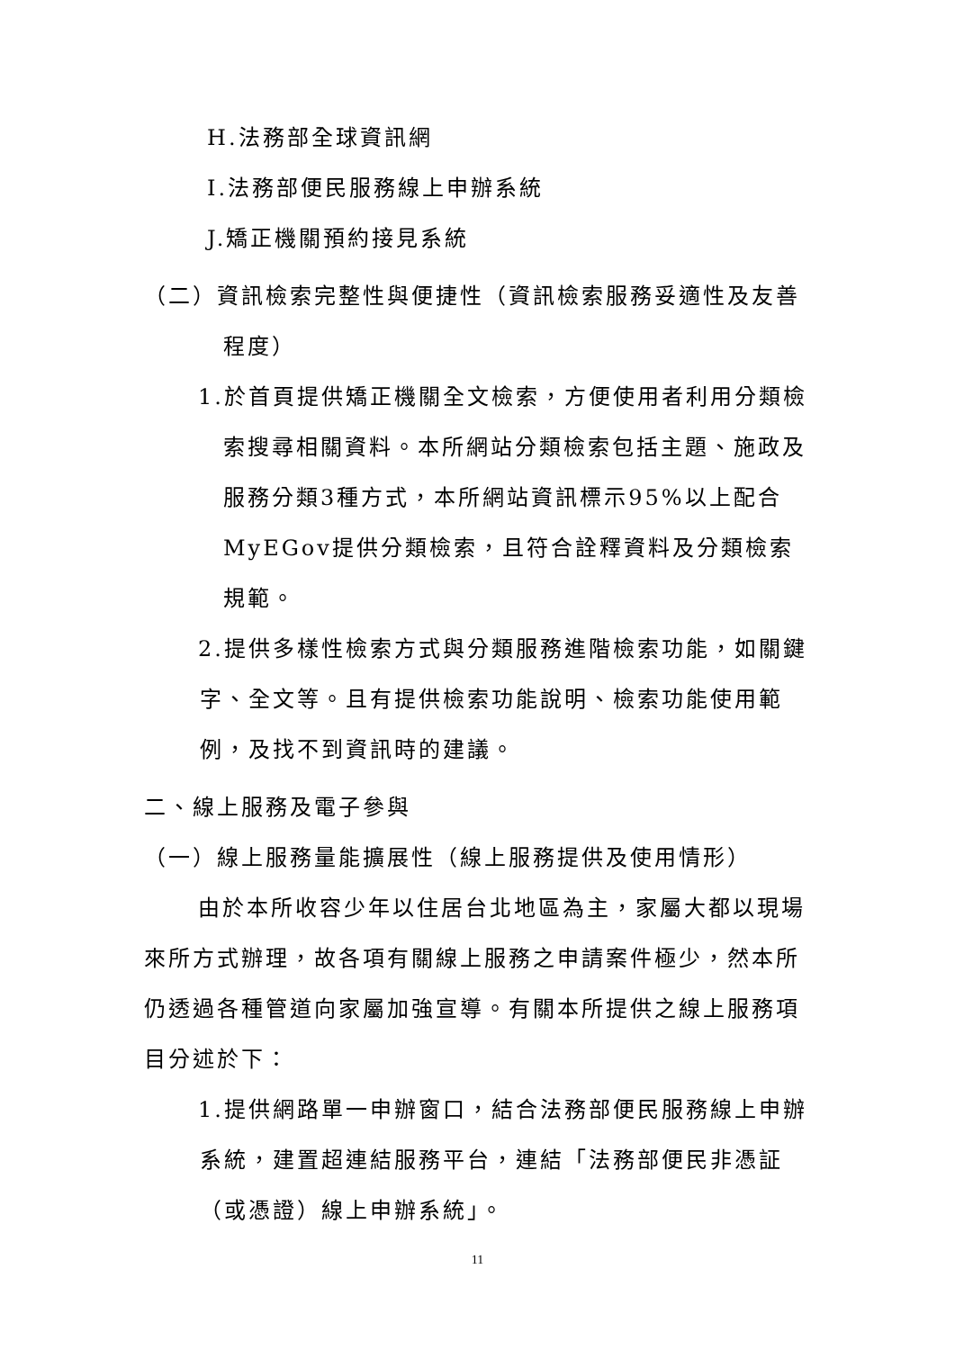H.法務部全球資訊網
I.法務部便民服務線上申辦系統
J.矯正機關預約接見系統
（二）資訊檢索完整性與便捷性（資訊檢索服務妥適性及友善程度）
1.於首頁提供矯正機關全文檢索，方便使用者利用分類檢索搜尋相關資料。本所網站分類檢索包括主題、施政及服務分類3種方式，本所網站資訊標示95%以上配合MyEGov提供分類檢索，且符合詮釋資料及分類檢索規範。
2.提供多樣性檢索方式與分類服務進階檢索功能，如關鍵字、全文等。且有提供檢索功能說明、檢索功能使用範例，及找不到資訊時的建議。
二、線上服務及電子參與
（一）線上服務量能擴展性（線上服務提供及使用情形）
由於本所收容少年以住居台北地區為主，家屬大都以現場來所方式辦理，故各項有關線上服務之申請案件極少，然本所仍透過各種管道向家屬加強宣導。有關本所提供之線上服務項目分述於下：
1.提供網路單一申辦窗口，結合法務部便民服務線上申辦系統，建置超連結服務平台，連結「法務部便民非憑証（或憑證）線上申辦系統」。
11